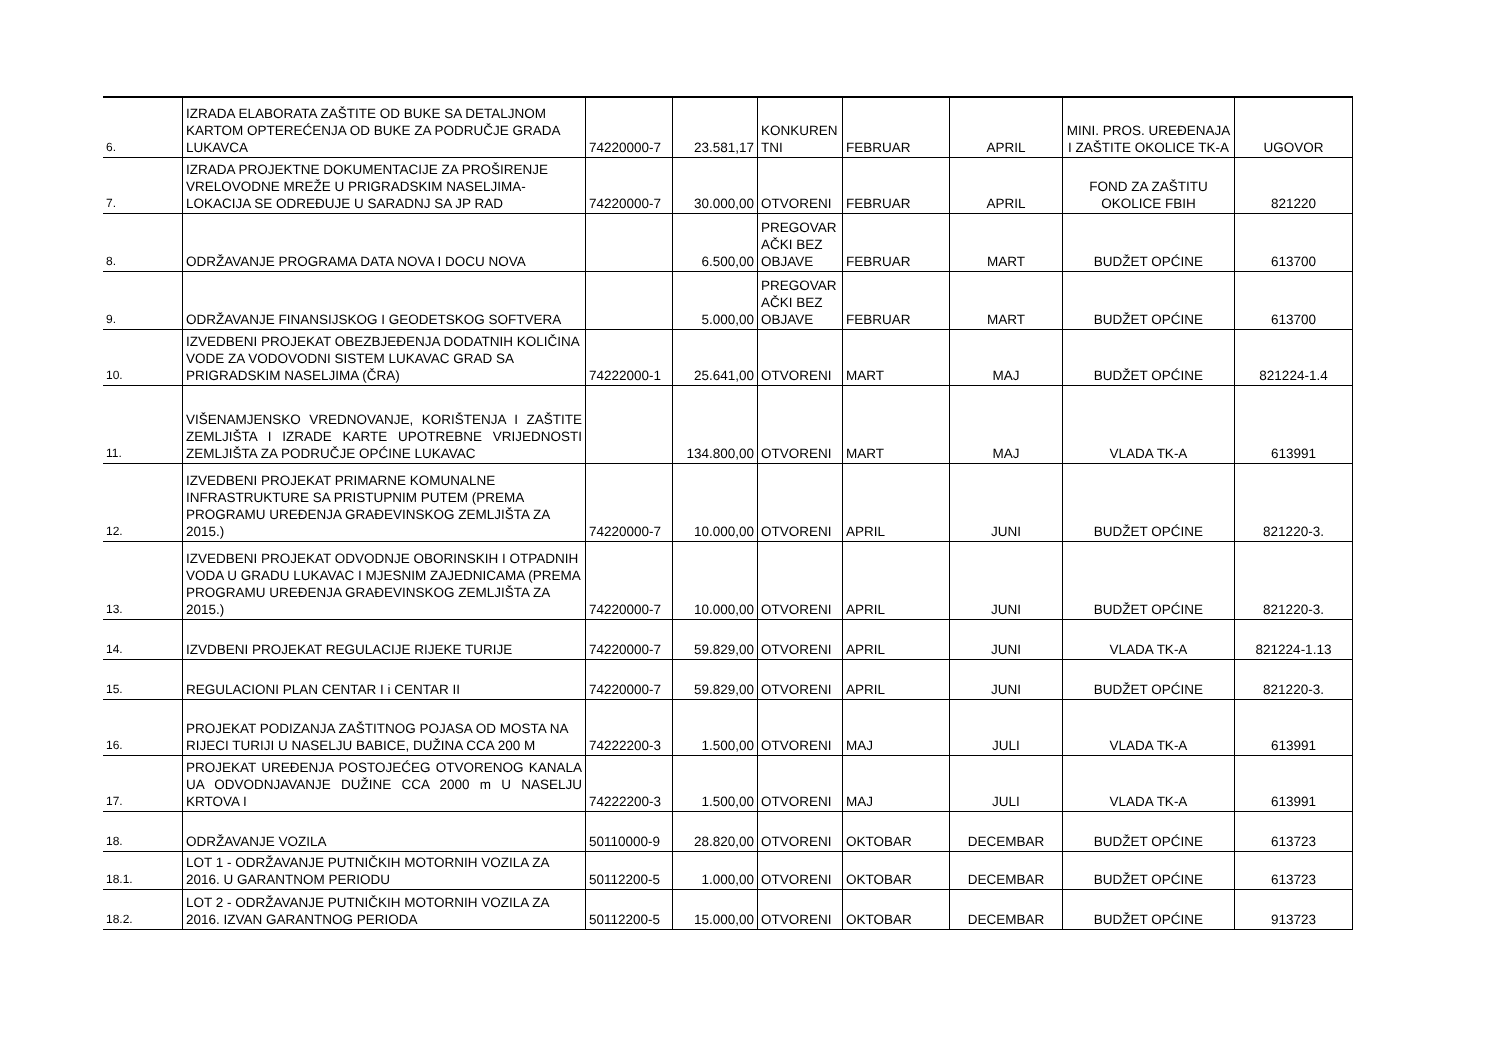| 6. | IZRADA ELABORATA ZAŠTITE OD BUKE SA DETALJNOM KARTOM OPTEREĆENJA OD BUKE ZA PODRUČJE GRADA LUKAVCA | 74220000-7 | 23.581,17 | KONKUREN TNI | FEBRUAR | APRIL | MINI. PROS. UREĐENAJA I ZAŠTITE OKOLICE TK-A | UGOVOR |
| 7. | IZRADA PROJEKTNE DOKUMENTACIJE ZA PROŠIRENJE VRELOVODNE MREŽE U PRIGRADSKIM NASELJIMA- LOKACIJA SE ODREĐUJE U SARADNJ SA JP RAD | 74220000-7 | 30.000,00 | OTVORENI | FEBRUAR | APRIL | FOND ZA ZAŠTITU OKOLICE FBIH | 821220 |
| 8. | ODRŽAVANJE PROGRAMA DATA NOVA I DOCU NOVA | | 6.500,00 | PREGOVAR AČKI BEZ OBJAVE | FEBRUAR | MART | BUDŽET OPĆINE | 613700 |
| 9. | ODRŽAVANJE FINANSIJSKOG I GEODETSKOG SOFTVERA | | 5.000,00 | PREGOVAR AČKI BEZ OBJAVE | FEBRUAR | MART | BUDŽET OPĆINE | 613700 |
| 10. | IZVEDBENI PROJEKAT OBEZBJEĐENJA DODATNIH KOLIČINA VODE ZA VODOVODNI SISTEM LUKAVAC GRAD SA PRIGRADSKIM NASELJIMA (ČRA) | 74222000-1 | 25.641,00 | OTVORENI | MART | MAJ | BUDŽET OPĆINE | 821224-1.4 |
| 11. | VIŠENAMJENSKO VREDNOVANJE, KORIŠTENJA I ZAŠTITE ZEMLJIŠTA I IZRADE KARTE UPOTREBNE VRIJEDNOSTI ZEMLJIŠTA ZA PODRUČJE OPĆINE LUKAVAC | | 134.800,00 | OTVORENI | MART | MAJ | VLADA TK-A | 613991 |
| 12. | IZVEDBENI PROJEKAT PRIMARNE KOMUNALNE INFRASTRUKTURE SA PRISTUPNIM PUTEM (PREMA PROGRAMU UREĐENJA GRAĐEVINSKOG ZEMLJIŠTA ZA 2015.) | 74220000-7 | 10.000,00 | OTVORENI | APRIL | JUNI | BUDŽET OPĆINE | 821220-3. |
| 13. | IZVEDBENI PROJEKAT ODVODNJE OBORINSKIH I OTPADNIH VODA U GRADU LUKAVAC I MJESNIM ZAJEDNICAMA (PREMA PROGRAMU UREĐENJA GRAĐEVINSKOG ZEMLJIŠTA ZA 2015.) | 74220000-7 | 10.000,00 | OTVORENI | APRIL | JUNI | BUDŽET OPĆINE | 821220-3. |
| 14. | IZVDBENI PROJEKAT REGULACIJE RIJEKE TURIJE | 74220000-7 | 59.829,00 | OTVORENI | APRIL | JUNI | VLADA TK-A | 821224-1.13 |
| 15. | REGULACIONI PLAN CENTAR I i CENTAR II | 74220000-7 | 59.829,00 | OTVORENI | APRIL | JUNI | BUDŽET OPĆINE | 821220-3. |
| 16. | PROJEKAT PODIZANJA ZAŠTITNOG POJASA OD MOSTA NA RIJECI TURIJI U NASELJU BABICE, DUŽINA CCA 200 M | 74222200-3 | 1.500,00 | OTVORENI | MAJ | JULI | VLADA TK-A | 613991 |
| 17. | PROJEKAT UREĐENJA POSTOJEĆEG OTVORENOG KANALA UA ODVODNJAVANJE DUŽINE CCA 2000 m U NASELJU KRTOVA I | 74222200-3 | 1.500,00 | OTVORENI | MAJ | JULI | VLADA TK-A | 613991 |
| 18. | ODRŽAVANJE VOZILA | 50110000-9 | 28.820,00 | OTVORENI | OKTOBAR | DECEMBAR | BUDŽET OPĆINE | 613723 |
| 18.1. | LOT 1 - ODRŽAVANJE PUTNIČKIH MOTORNIH VOZILA ZA 2016. U GARANTNOM PERIODU | 50112200-5 | 1.000,00 | OTVORENI | OKTOBAR | DECEMBAR | BUDŽET OPĆINE | 613723 |
| 18.2. | LOT 2 - ODRŽAVANJE PUTNIČKIH MOTORNIH VOZILA ZA 2016. IZVAN GARANTNOG PERIODA | 50112200-5 | 15.000,00 | OTVORENI | OKTOBAR | DECEMBAR | BUDŽET OPĆINE | 913723 |